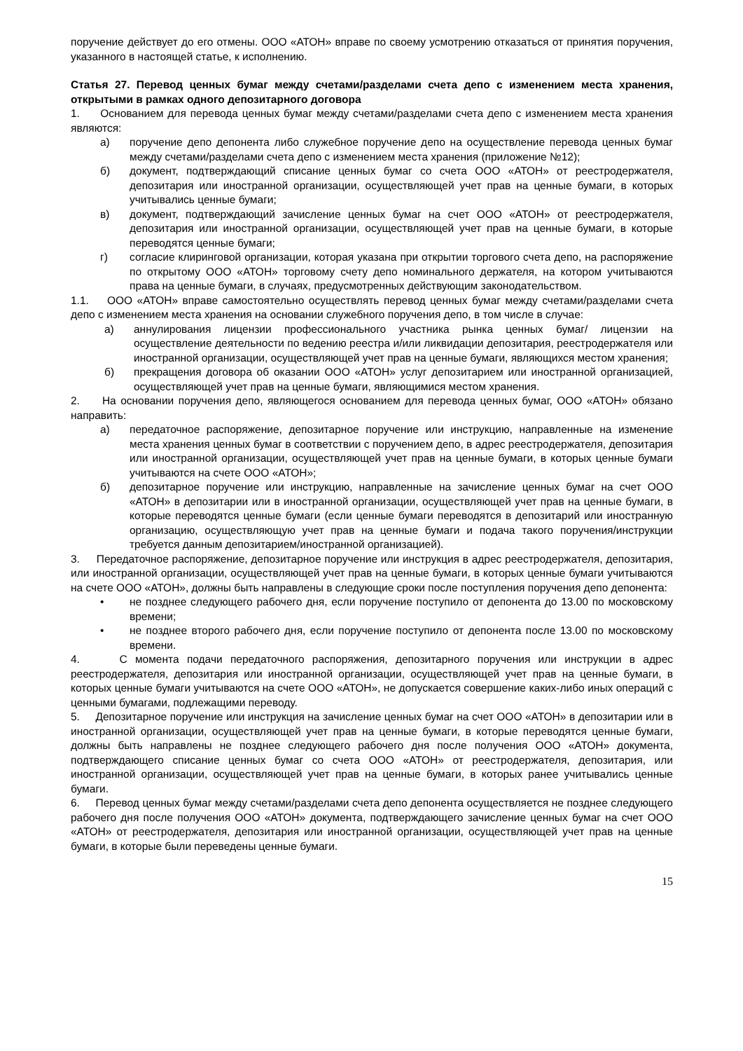поручение действует до его отмены. ООО «АТОН» вправе по своему усмотрению отказаться от принятия поручения, указанного в настоящей статье, к исполнению.
Статья 27. Перевод ценных бумаг между счетами/разделами счета депо с изменением места хранения, открытыми в рамках одного депозитарного договора
1. Основанием для перевода ценных бумаг между счетами/разделами счета депо с изменением места хранения являются:
а) поручение депо депонента либо служебное поручение депо на осуществление перевода ценных бумаг между счетами/разделами счета депо с изменением места хранения (приложение №12);
б) документ, подтверждающий списание ценных бумаг со счета ООО «АТОН» от реестродержателя, депозитария или иностранной организации, осуществляющей учет прав на ценные бумаги, в которых учитывались ценные бумаги;
в) документ, подтверждающий зачисление ценных бумаг на счет ООО «АТОН» от реестродержателя, депозитария или иностранной организации, осуществляющей учет прав на ценные бумаги, в которые переводятся ценные бумаги;
г) согласие клиринговой организации, которая указана при открытии торгового счета депо, на распоряжение по открытому ООО «АТОН» торговому счету депо номинального держателя, на котором учитываются права на ценные бумаги, в случаях, предусмотренных действующим законодательством.
1.1. ООО «АТОН» вправе самостоятельно осуществлять перевод ценных бумаг между счетами/разделами счета депо с изменением места хранения на основании служебного поручения депо, в том числе в случае:
а) аннулирования лицензии профессионального участника рынка ценных бумаг/ лицензии на осуществление деятельности по ведению реестра и/или ликвидации депозитария, реестродержателя или иностранной организации, осуществляющей учет прав на ценные бумаги, являющихся местом хранения;
б) прекращения договора об оказании ООО «АТОН» услуг депозитарием или иностранной организацией, осуществляющей учет прав на ценные бумаги, являющимися местом хранения.
2. На основании поручения депо, являющегося основанием для перевода ценных бумаг, ООО «АТОН» обязано направить:
а) передаточное распоряжение, депозитарное поручение или инструкцию, направленные на изменение места хранения ценных бумаг в соответствии с поручением депо, в адрес реестродержателя, депозитария или иностранной организации, осуществляющей учет прав на ценные бумаги, в которых ценные бумаги учитываются на счете ООО «АТОН»;
б) депозитарное поручение или инструкцию, направленные на зачисление ценных бумаг на счет ООО «АТОН» в депозитарии или в иностранной организации, осуществляющей учет прав на ценные бумаги, в которые переводятся ценные бумаги (если ценные бумаги переводятся в депозитарий или иностранную организацию, осуществляющую учет прав на ценные бумаги и подача такого поручения/инструкции требуется данным депозитарием/иностранной организацией).
3. Передаточное распоряжение, депозитарное поручение или инструкция в адрес реестродержателя, депозитария, или иностранной организации, осуществляющей учет прав на ценные бумаги, в которых ценные бумаги учитываются на счете ООО «АТОН», должны быть направлены в следующие сроки после поступления поручения депо депонента:
• не позднее следующего рабочего дня, если поручение поступило от депонента до 13.00 по московскому времени;
• не позднее второго рабочего дня, если поручение поступило от депонента после 13.00 по московскому времени.
4. С момента подачи передаточного распоряжения, депозитарного поручения или инструкции в адрес реестродержателя, депозитария или иностранной организации, осуществляющей учет прав на ценные бумаги, в которых ценные бумаги учитываются на счете ООО «АТОН», не допускается совершение каких-либо иных операций с ценными бумагами, подлежащими переводу.
5. Депозитарное поручение или инструкция на зачисление ценных бумаг на счет ООО «АТОН» в депозитарии или в иностранной организации, осуществляющей учет прав на ценные бумаги, в которые переводятся ценные бумаги, должны быть направлены не позднее следующего рабочего дня после получения ООО «АТОН» документа, подтверждающего списание ценных бумаг со счета ООО «АТОН» от реестродержателя, депозитария, или иностранной организации, осуществляющей учет прав на ценные бумаги, в которых ранее учитывались ценные бумаги.
6. Перевод ценных бумаг между счетами/разделами счета депо депонента осуществляется не позднее следующего рабочего дня после получения ООО «АТОН» документа, подтверждающего зачисление ценных бумаг на счет ООО «АТОН» от реестродержателя, депозитария или иностранной организации, осуществляющей учет прав на ценные бумаги, в которые были переведены ценные бумаги.
15